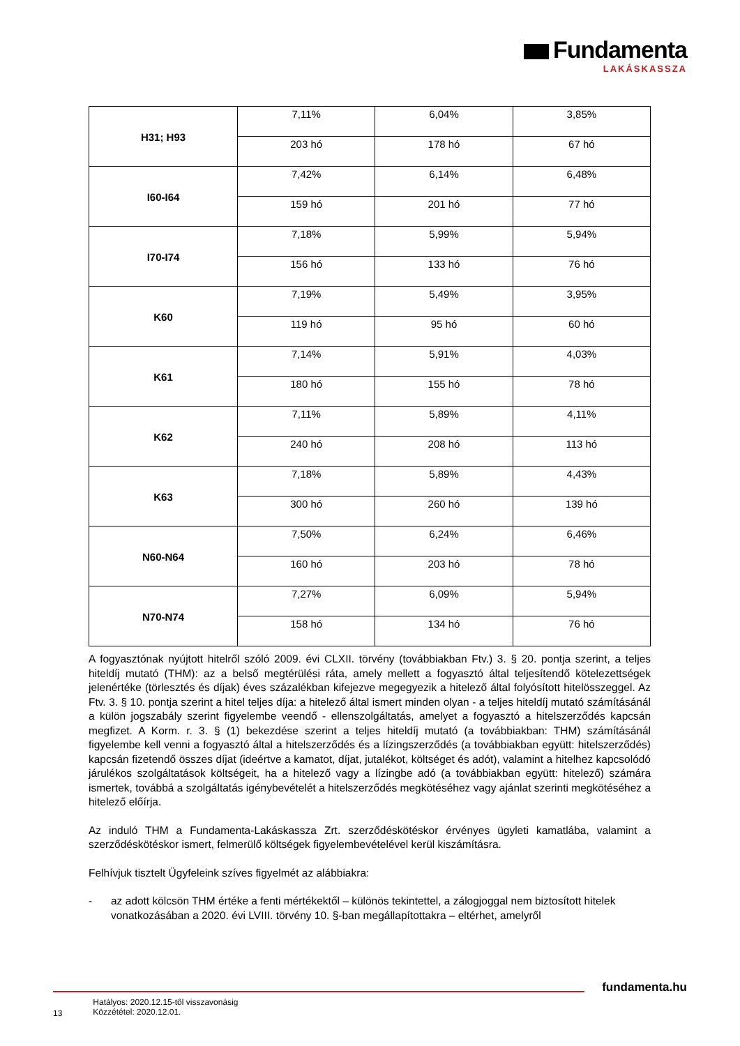Fundamenta
LAKÁSKASSZA
| H31; H93 | 7,11% | 6,04% | 3,85% |
| | 203 hó | 178 hó | 67 hó |
| I60-I64 | 7,42% | 6,14% | 6,48% |
| | 159 hó | 201 hó | 77 hó |
| I70-I74 | 7,18% | 5,99% | 5,94% |
| | 156 hó | 133 hó | 76 hó |
| K60 | 7,19% | 5,49% | 3,95% |
| | 119 hó | 95 hó | 60 hó |
| K61 | 7,14% | 5,91% | 4,03% |
| | 180 hó | 155 hó | 78 hó |
| K62 | 7,11% | 5,89% | 4,11% |
| | 240 hó | 208 hó | 113 hó |
| K63 | 7,18% | 5,89% | 4,43% |
| | 300 hó | 260 hó | 139 hó |
| N60-N64 | 7,50% | 6,24% | 6,46% |
| | 160 hó | 203 hó | 78 hó |
| N70-N74 | 7,27% | 6,09% | 5,94% |
| | 158 hó | 134 hó | 76 hó |
A fogyasztónak nyújtott hitelről szóló 2009. évi CLXII. törvény (továbbiakban Ftv.) 3. § 20. pontja szerint, a teljes hiteldíj mutató (THM): az a belső megtérülési ráta, amely mellett a fogyasztó által teljesítendő kötelezettségek jelenértéke (törlesztés és díjak) éves százalékban kifejezve megegyezik a hitelező által folyósított hitelösszeggel. Az Ftv. 3. § 10. pontja szerint a hitel teljes díja: a hitelező által ismert minden olyan - a teljes hiteldíj mutató számításánál a külön jogszabály szerint figyelembe veendő - ellenszolgáltatás, amelyet a fogyasztó a hitelszerződés kapcsán megfizet. A Korm. r. 3. § (1) bekezdése szerint a teljes hiteldíj mutató (a továbbiakban: THM) számításánál figyelembe kell venni a fogyasztó által a hitelszerződés és a lízingszerződés (a továbbiakban együtt: hitelszerződés) kapcsán fizetendő összes díjat (ideértve a kamatot, díjat, jutalékot, költséget és adót), valamint a hitelhez kapcsolódó járulékos szolgáltatások költségeit, ha a hitelező vagy a lízingbe adó (a továbbiakban együtt: hitelező) számára ismertek, továbbá a szolgáltatás igénybevételét a hitelszerződés megkötéséhez vagy ajánlat szerinti megkötéséhez a hitelező előírja.
Az induló THM a Fundamenta-Lakáskassza Zrt. szerződéskötéskor érvényes ügyleti kamatlába, valamint a szerződéskötéskor ismert, felmerülő költségek figyelembevételével kerül kiszámításra.
Felhívjuk tisztelt Ügyfeleink szíves figyelmét az alábbiakra:
- az adott kölcsön THM értéke a fenti mértékektől – különös tekintettel, a zálogjoggal nem biztosított hitelek vonatkozásában a 2020. évi LVIII. törvény 10. §-ban megállapítottakra – eltérhet, amelyről
fundamenta.hu
13
Hatályos: 2020.12.15-től visszavonásig
Közzététel: 2020.12.01.